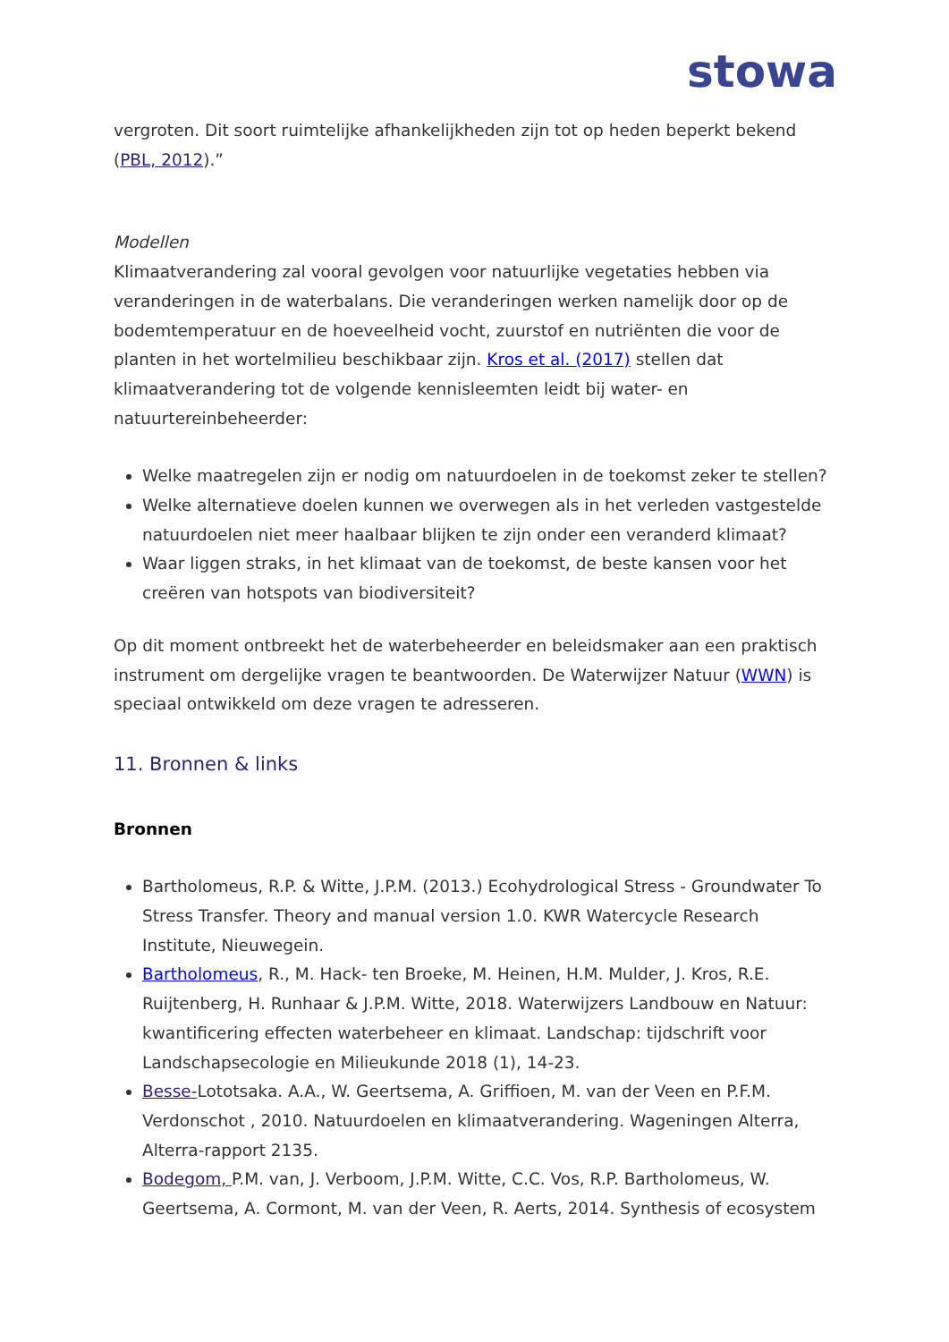stowa
vergroten. Dit soort ruimtelijke afhankelijkheden zijn tot op heden beperkt bekend (PBL, 2012).”
Modellen
Klimaatverandering zal vooral gevolgen voor natuurlijke vegetaties hebben via veranderingen in de waterbalans. Die veranderingen werken namelijk door op de bodemtemperatuur en de hoeveelheid vocht, zuurstof en nutriënten die voor de planten in het wortelmilieu beschikbaar zijn. Kros et al. (2017) stellen dat klimaatverandering tot de volgende kennisleemten leidt bij water- en natuurtereinbeheerder:
Welke maatregelen zijn er nodig om natuurdoelen in de toekomst zeker te stellen?
Welke alternatieve doelen kunnen we overwegen als in het verleden vastgestelde natuurdoelen niet meer haalbaar blijken te zijn onder een veranderd klimaat?
Waar liggen straks, in het klimaat van de toekomst, de beste kansen voor het creëren van hotspots van biodiversiteit?
Op dit moment ontbreekt het de waterbeheerder en beleidsmaker aan een praktisch instrument om dergelijke vragen te beantwoorden. De Waterwijzer Natuur (WWN) is speciaal ontwikkeld om deze vragen te adresseren.
11. Bronnen & links
Bronnen
Bartholomeus, R.P. & Witte, J.P.M. (2013.) Ecohydrological Stress - Groundwater To Stress Transfer. Theory and manual version 1.0. KWR Watercycle Research Institute, Nieuwegein.
Bartholomeus, R., M. Hack- ten Broeke, M. Heinen, H.M. Mulder, J. Kros, R.E. Ruijtenberg, H. Runhaar & J.P.M. Witte, 2018. Waterwijzers Landbouw en Natuur: kwantificering effecten waterbeheer en klimaat. Landschap: tijdschrift voor Landschapsecologie en Milieukunde 2018 (1), 14-23.
Besse-Lototsaka. A.A., W. Geertsema, A. Griffioen, M. van der Veen en P.F.M. Verdonschot , 2010. Natuurdoelen en klimaatverandering. Wageningen Alterra, Alterra-rapport 2135.
Bodegom, P.M. van, J. Verboom, J.P.M. Witte, C.C. Vos, R.P. Bartholomeus, W. Geertsema, A. Cormont, M. van der Veen, R. Aerts, 2014. Synthesis of ecosystem